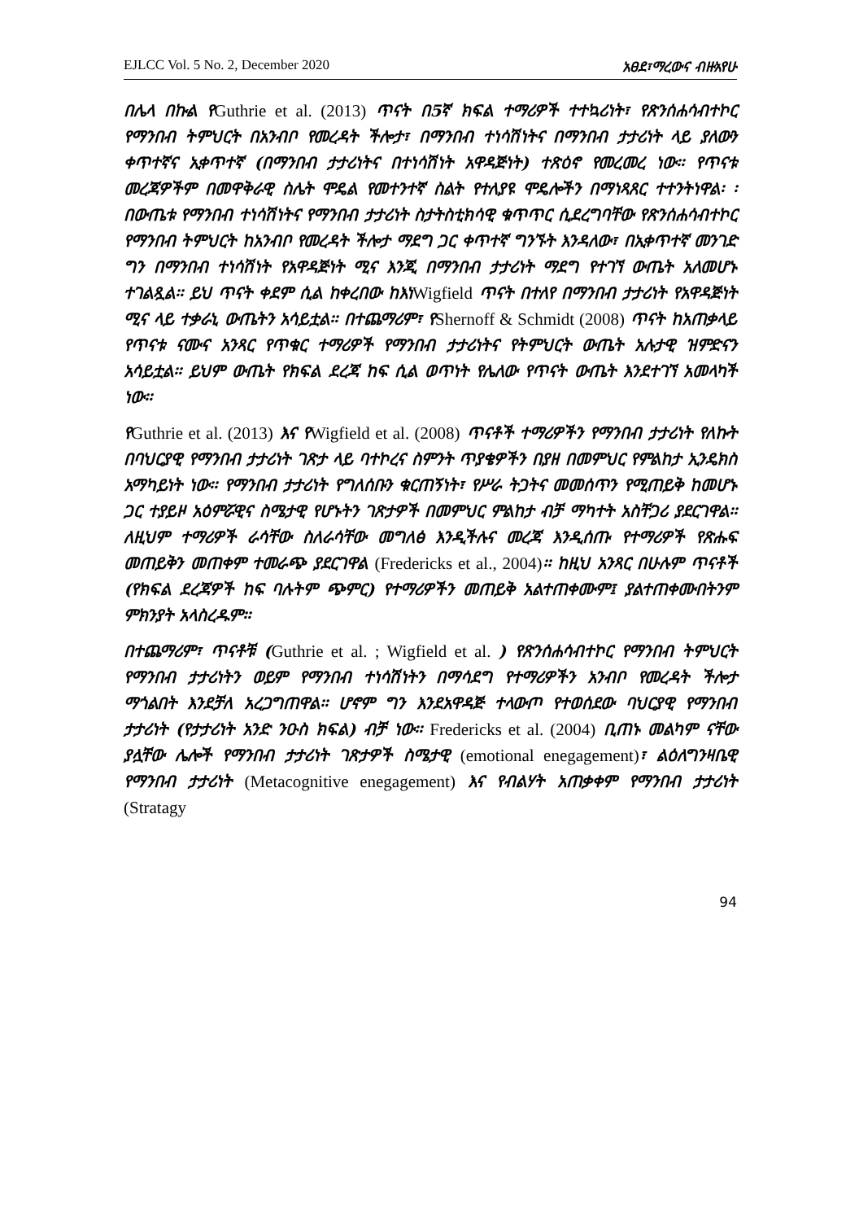EJLCC Vol. 5 No. 2, December 2020 አፀደ፣ማረውና ብዙአየሁ
በሌላ በኩል የGuthrie et al. (2013) ጥናት በ5ኛ ክፍል ተማሪዎች ተተኳሪነት፣ የጽንሰሐሳብተኮር የማንበብ ትምህርት በአንብቦ የመረዳት ችሎታ፣ በማንበብ ተነሳሽነትና በማንበብ ታታሪነት ላይ ያለውን ቀጥተኛና ኢቀጥተኛ (በማንበብ ታታሪነትና በተነሳሽነት አዋዳጅነት) ተጽዕኖ የመረመረ ነው፡፡ የጥናቱ መረጃዎችም በመዋቅራዊ ስሌት ሞዴል የመተንተኛ ስልት የተለያዩ ሞዴሎችን በማነጻጸር ተተንትነዋል፡ ፡ በውጤቱ የማንበብ ተነሳሽነትና የማንበብ ታታሪነት ስታትስቲክሳዊ ቁጥጥር ሲደረግባቸው የጽንሰሐሳብተኮር የማንበብ ትምህርት ከአንብቦ የመረዳት ችሎታ ማደግ ጋር ቀጥተኛ ግንኙት እንዳለው፣ በኢቀጥተኛ መንገድ ግን በማንበብ ተነሳሽነት የአዋዳጅነት ሚና እንጂ በማንበብ ታታሪነት ማደግ የተገኘ ውጤት አለመሆኑ ተገልጿል፡፡ ይህ ጥናት ቀደም ሲል ከቀረበው ከእነWigfield ጥናት በተለየ በማንበብ ታታሪነት የአዋዳጅነት ሚና ላይ ተቃራኒ ውጤትን አሳይቷል፡፡ በተጨማሪም፣ የShernoff & Schmidt (2008) ጥናት ከአጠቃላይ የጥናቱ ናሙና አንጻር የጥቁር ተማሪዎች የማንበብ ታታሪነትና የትምህርት ውጤት አሉታዊ ዝምድናን አሳይቷል፡፡ ይህም ውጤት የክፍል ደረጃ ከፍ ሲል ወጥነት የሌለው የጥናት ውጤት እንደተገኘ አመላካች ነው፡፡
የGuthrie et al. (2013) እና የWigfield et al. (2008) ጥናቶች ተማሪዎችን የማንበብ ታታሪነት የለኩት በባህርያዊ የማንበብ ታታሪነት ገጽታ ላይ ባተኮረና ስምንት ጥያቄዎችን በያዘ በመምህር የምልከታ ኢንዴክስ አማካይነት ነው፡፡ የማንበብ ታታሪነት የግለሰቡን ቁርጠኝነት፣ የሥራ ትጋትና መመሰጥን የሚጠይቅ ከመሆኑ ጋር ተያይዞ አዕምሯዊና ስሜታዊ የሆኑትን ገጽታዎች በመምህር ምልከታ ብቻ ማካተት አስቸጋሪ ያደርገዋል፡፡ ለዚህም ተማሪዎች ራሳቸው ስለራሳቸው መግለፅ እንዲችሉና መረጃ እንዲሰጡ የተማሪዎች የጽሑፍ መጠይቅን መጠቀም ተመራጭ ያደርገዋል (Fredericks et al., 2004)፡፡ ከዚህ አንጻር በሁሉም ጥናቶች (የክፍል ደረጃዎች ከፍ ባሉትም ጭምር) የተማሪዎችን መጠይቅ አልተጠቀሙም፤ ያልተጠቀሙበትንም ምክንያት አላስረዱም፡፡
በተጨማሪም፣ ጥናቶቹ (Guthrie et al. ; Wigfield et al. ) የጽንሰሐሳብተኮር የማንበብ ትምህርት የማንበብ ታታሪነትን ወይም የማንበብ ተነሳሽነትን በማሳደግ የተማሪዎችን አንብቦ የመረዳት ችሎታ ማጎልበት እንደቻለ አረጋግጠዋል፡፡ ሆኖም ግን እንደአዋዳጅ ተላውጦ የተወሰደው ባህርያዊ የማንበብ ታታሪነት (የታታሪነት አንድ ንዑስ ክፍል) ብቻ ነው፡፡ Fredericks et al. (2004) ቢጠኑ መልካም ናቸው ያሏቸው ሌሎች የማንበብ ታታሪነት ገጽታዎች ስሜታዊ (emotional enegagement)፣ ልዕለግንዛቤዊ የማንበብ ታታሪነት (Metacognitive enegagement) እና የብልሃት አጠቃቀም የማንበብ ታታሪነት (Stratagy
94